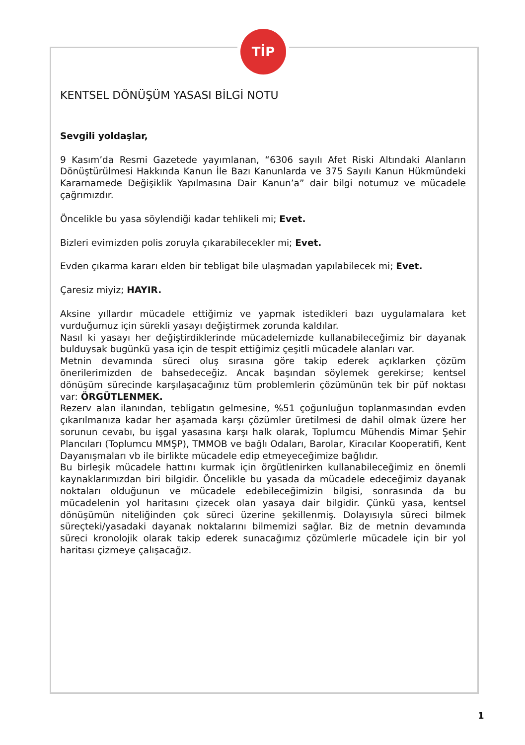TİP
KENTSEL DÖNÜŞÜM YASASI BİLGİ NOTU
Sevgili yoldaşlar,
9 Kasım’da Resmi Gazetede yayımlanan, “6306 sayılı Afet Riski Altındaki Alanların Dönüştürülmesi Hakkında Kanun İle Bazı Kanunlarda ve 375 Sayılı Kanun Hükmündeki Kararnamede Değişiklik Yapılmasına Dair Kanun’a” dair bilgi notumuz ve mücadele çağrımızdır.
Öncelikle bu yasa söylendiği kadar tehlikeli mi; Evet.
Bizleri evimizden polis zoruyla çıkarabilecekler mi; Evet.
Evden çıkarma kararı elden bir tebligat bile ulaşmadan yapılabilecek mi; Evet.
Çaresiz miyiz; HAYIR.
Aksine yıllardır mücadele ettiğimiz ve yapmak istedikleri bazı uygulamalara ket vurduğumuz için sürekli yasayı değiştirmek zorunda kaldılar.
Nasıl ki yasayı her değiştirdiklerinde mücadelemizde kullanabileceğimiz bir dayanak bulduysak bugünkü yasa için de tespit ettiğimiz çeşitli mücadele alanları var.
Metnin devamında süreci oluş sırasına göre takip ederek açıklarken çözüm önerilerimizden de bahsedeceğiz. Ancak başından söylemek gerekirse; kentsel dönüşüm sürecinde karşılaşacağınız tüm problemlerin çözümünün tek bir püf noktası var: ÖRGÜTLENMEK.
Rezerv alan ilanından, tebligatın gelmesine, %51 çoğunluğun toplanmasından evden çıkarılmanıza kadar her aşamada karşı çözümler üretilmesi de dahil olmak üzere her sorunun cevabı, bu işgal yasasına karşı halk olarak, Toplumcu Mühendis Mimar Şehir Plancıları (Toplumcu MMŞP), TMMOB ve bağlı Odaları, Barolar, Kiracılar Kooperatifi, Kent Dayanışmaları vb ile birlikte mücadele edip etmeyeceğimize bağlıdır.
Bu birleşik mücadele hattını kurmak için örgütlenirken kullanabileceğimiz en önemli kaynaklarımızdan biri bilgidir. Öncelikle bu yasada da mücadele edeceğimiz dayanak noktaları olduğunun ve mücadele edebileceğimizin bilgisi, sonrasında da bu mücadelenin yol haritasını çizecek olan yasaya dair bilgidir. Çünkü yasa, kentsel dönüşümün niteliğinden çok süreci üzerine şekillenmiş. Dolayısıyla süreci bilmek süreçteki/yasadaki dayanak noktalarını bilmemizi sağlar. Biz de metnin devamında süreci kronolojik olarak takip ederek sunacağımız çözümlerle mücadele için bir yol haritası çizmeye çalışacağız.
1